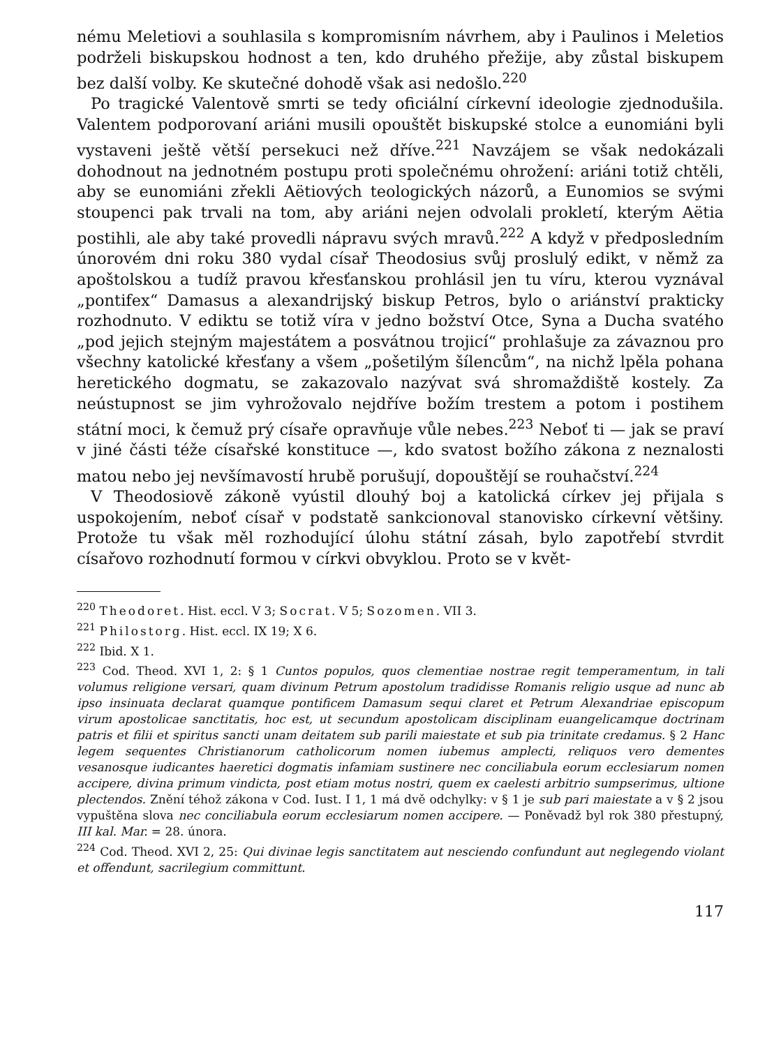nému Meletiovi a souhlasila s kompromisním návrhem, aby i Paulinos i Meletios podrželi biskupskou hodnost a ten, kdo druhého přežije, aby zůstal biskupem bez další volby. Ke skutečné dohodě však asi nedošlo.<sup>220</sup>
Po tragické Valentově smrti se tedy oficiální církevní ideologie zjednodušila. Valentem podporovaní ariáni musili opouštět biskupské stolce a eunomiáni byli vystaveni ještě větší persekuci než dříve.<sup>221</sup> Navzájem se však nedokázali dohodnout na jednotném postupu proti společnému ohrožení: ariáni totiž chtěli, aby se eunomiáni zřekli Aëtiových teologických názorů, a Eunomios se svými stoupenci pak trvali na tom, aby ariáni nejen odvolali prokletí, kterým Aëtia postihli, ale aby také provedli nápravu svých mravů.<sup>222</sup> A když v předposledním únorovém dni roku 380 vydal císař Theodosius svůj proslulý edikt, v němž za apoštolskou a tudíž pravou křesťanskou prohlásil jen tu víru, kterou vyznával „pontifex“ Damasus a alexandrijský biskup Petros, bylo o ariánství prakticky rozhodnuto. V ediktu se totiž víra v jedno božství Otce, Syna a Ducha svatého „pod jejich stejným majestátem a posvátnou trojicí“ prohlašuje za závaznou pro všechny katolické křesťany a všem „pošetilým šílencům“, na nichž lpěla pohana heretického dogmatu, se zakazovalo nazývat svá shromaždiště kostely. Za neústupnost se jim vyhrožovalo nejdříve božím trestem a potom i postihem státní moci, k čemuž prý císaře opravňuje vůle nebes.<sup>223</sup> Neboť ti — jak se praví v jiné části téže císařské konstituce —, kdo svatost božího zákona z neznalosti matou nebo jej nevšímavostí hrubě porušují, dopouštějí se rouhačství.<sup>224</sup>
V Theodosiově zákoně vyústil dlouhý boj a katolická církev jej přijala s uspokojením, neboť císař v podstatě sankcionoval stanovisko církevní většiny. Protože tu však měl rozhodující úlohu státní zásah, bylo zapotřebí stvrdit císařovo rozhodnutí formou v církvi obvyklou. Proto se v květ-
<sup>220</sup> Theodoret. Hist. eccl. V 3; Socrat. V 5; Sozomen. VII 3.
<sup>221</sup> Philostorg. Hist. eccl. IX 19; X 6.
<sup>222</sup> Ibid. X 1.
<sup>223</sup> Cod. Theod. XVI 1, 2: § 1 Cuntos populos, quos clementiae nostrae regit temperamentum, in tali volumus religione versari, quam divinum Petrum apostolum tradidisse Romanis religio usque ad nunc ab ipso insinuata declarat quamque pontificem Damasum sequi claret et Petrum Alexandriae episcopum virum apostolicae sanctitatis, hoc est, ut secundum apostolicam disciplinam euangelicamque doctrinam patris et filii et spiritus sancti unam deitatem sub parili maiestate et sub pia trinitate credamus. § 2 Hanc legem sequentes Christianorum catholicorum nomen iubemus amplecti, reliquos vero dementes vesanosque iudicantes haeretici dogmatis infamiam sustinere nec conciliabula eorum ecclesiarum nomen accipere, divina primum vindicta, post etiam motus nostri, quem ex caelesti arbitrio sumpserimus, ultione plectendos. Znění téhož zákona v Cod. Iust. I 1, 1 má dvě odchylky: v § 1 je sub pari maiestate a v § 2 jsou vypuštěna slova nec conciliabula eorum ecclesiarum nomen accipere. — Poněvadž byl rok 380 přestupný, III kal. Mar. = 28. února.
<sup>224</sup> Cod. Theod. XVI 2, 25: Qui divinae legis sanctitatem aut nesciendo confundunt aut neglegendo violant et offendunt, sacrilegium committunt.
117